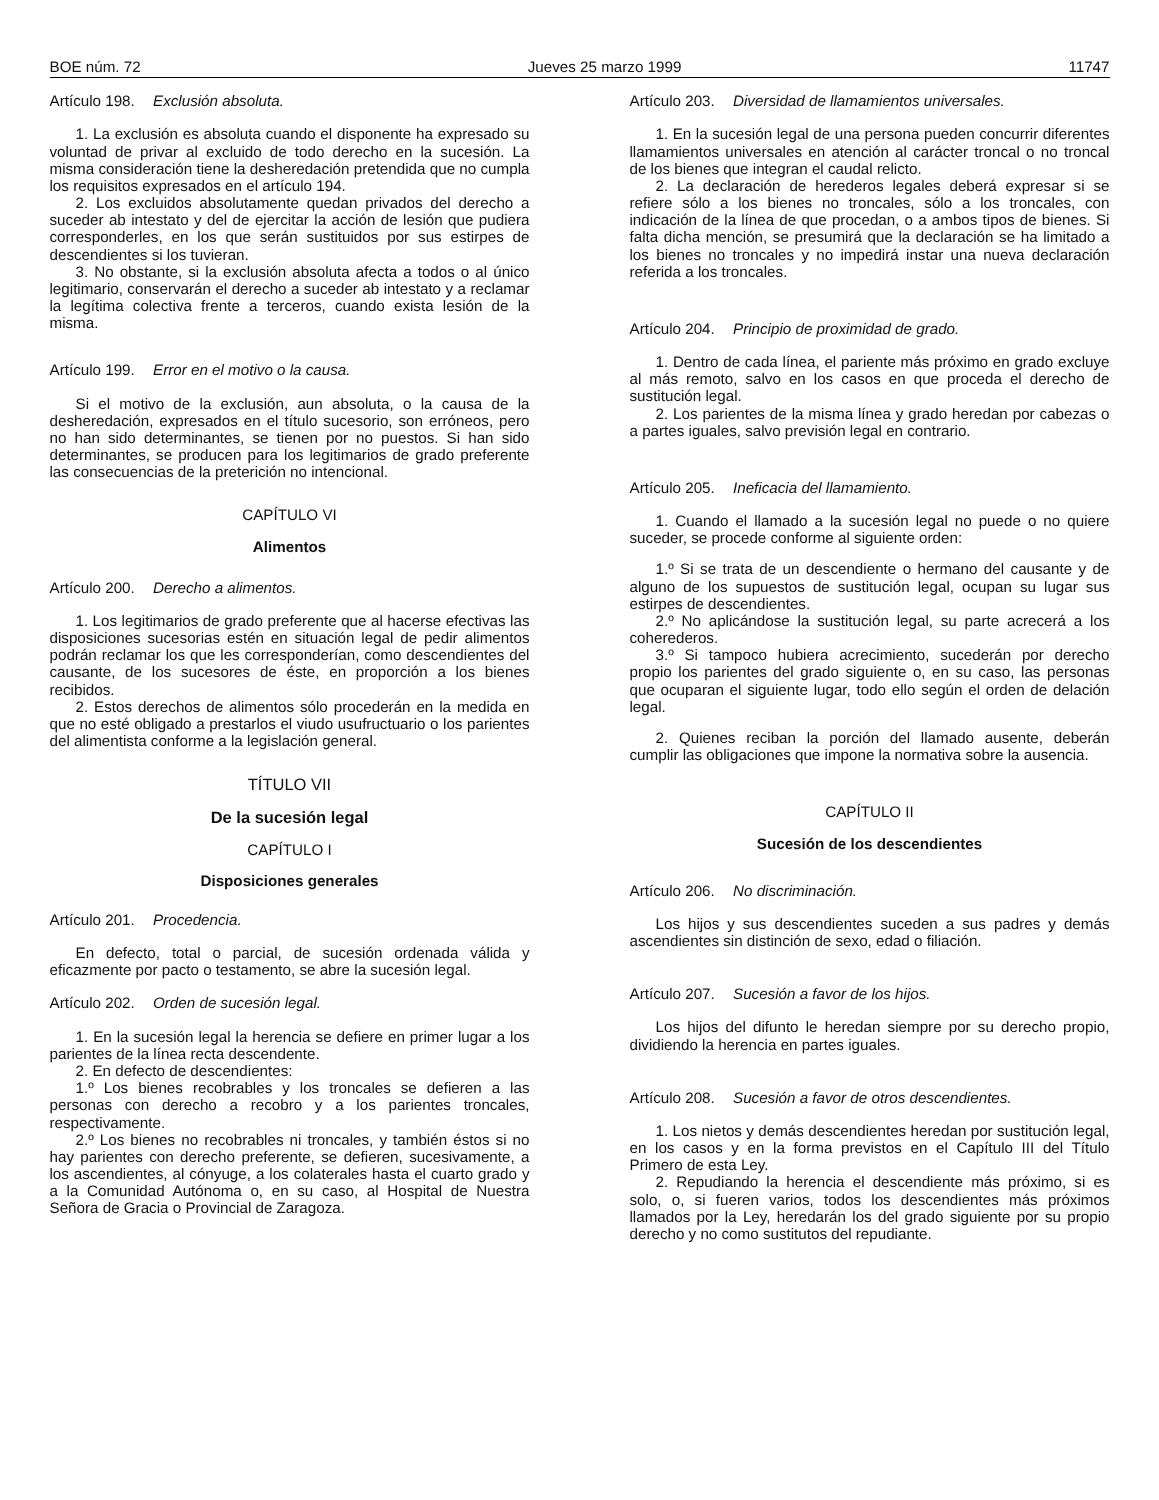BOE núm. 72 Jueves 25 marzo 1999 11747
Artículo 198. Exclusión absoluta.
1. La exclusión es absoluta cuando el disponente ha expresado su voluntad de privar al excluido de todo derecho en la sucesión. La misma consideración tiene la desheredación pretendida que no cumpla los requisitos expresados en el artículo 194.
2. Los excluidos absolutamente quedan privados del derecho a suceder ab intestato y del de ejercitar la acción de lesión que pudiera corresponderles, en los que serán sustituidos por sus estirpes de descendientes si los tuvieran.
3. No obstante, si la exclusión absoluta afecta a todos o al único legitimario, conservarán el derecho a suceder ab intestato y a reclamar la legítima colectiva frente a terceros, cuando exista lesión de la misma.
Artículo 199. Error en el motivo o la causa.
Si el motivo de la exclusión, aun absoluta, o la causa de la desheredación, expresados en el título sucesorio, son erróneos, pero no han sido determinantes, se tienen por no puestos. Si han sido determinantes, se producen para los legitimarios de grado preferente las consecuencias de la preterición no intencional.
CAPÍTULO VI
Alimentos
Artículo 200. Derecho a alimentos.
1. Los legitimarios de grado preferente que al hacerse efectivas las disposiciones sucesorias estén en situación legal de pedir alimentos podrán reclamar los que les corresponderían, como descendientes del causante, de los sucesores de éste, en proporción a los bienes recibidos.
2. Estos derechos de alimentos sólo procederán en la medida en que no esté obligado a prestarlos el viudo usufructuario o los parientes del alimentista conforme a la legislación general.
TÍTULO VII
De la sucesión legal
CAPÍTULO I
Disposiciones generales
Artículo 201. Procedencia.
En defecto, total o parcial, de sucesión ordenada válida y eficazmente por pacto o testamento, se abre la sucesión legal.
Artículo 202. Orden de sucesión legal.
1. En la sucesión legal la herencia se defiere en primer lugar a los parientes de la línea recta descendente.
2. En defecto de descendientes:
1.º Los bienes recobrables y los troncales se defieren a las personas con derecho a recobro y a los parientes troncales, respectivamente.
2.º Los bienes no recobrables ni troncales, y también éstos si no hay parientes con derecho preferente, se defieren, sucesivamente, a los ascendientes, al cónyuge, a los colaterales hasta el cuarto grado y a la Comunidad Autónoma o, en su caso, al Hospital de Nuestra Señora de Gracia o Provincial de Zaragoza.
Artículo 203. Diversidad de llamamientos universales.
1. En la sucesión legal de una persona pueden concurrir diferentes llamamientos universales en atención al carácter troncal o no troncal de los bienes que integran el caudal relicto.
2. La declaración de herederos legales deberá expresar si se refiere sólo a los bienes no troncales, sólo a los troncales, con indicación de la línea de que procedan, o a ambos tipos de bienes. Si falta dicha mención, se presumirá que la declaración se ha limitado a los bienes no troncales y no impedirá instar una nueva declaración referida a los troncales.
Artículo 204. Principio de proximidad de grado.
1. Dentro de cada línea, el pariente más próximo en grado excluye al más remoto, salvo en los casos en que proceda el derecho de sustitución legal.
2. Los parientes de la misma línea y grado heredan por cabezas o a partes iguales, salvo previsión legal en contrario.
Artículo 205. Ineficacia del llamamiento.
1. Cuando el llamado a la sucesión legal no puede o no quiere suceder, se procede conforme al siguiente orden:
1.º Si se trata de un descendiente o hermano del causante y de alguno de los supuestos de sustitución legal, ocupan su lugar sus estirpes de descendientes.
2.º No aplicándose la sustitución legal, su parte acrecerá a los coherederos.
3.º Si tampoco hubiera acrecimiento, sucederán por derecho propio los parientes del grado siguiente o, en su caso, las personas que ocuparan el siguiente lugar, todo ello según el orden de delación legal.
2. Quienes reciban la porción del llamado ausente, deberán cumplir las obligaciones que impone la normativa sobre la ausencia.
CAPÍTULO II
Sucesión de los descendientes
Artículo 206. No discriminación.
Los hijos y sus descendientes suceden a sus padres y demás ascendientes sin distinción de sexo, edad o filiación.
Artículo 207. Sucesión a favor de los hijos.
Los hijos del difunto le heredan siempre por su derecho propio, dividiendo la herencia en partes iguales.
Artículo 208. Sucesión a favor de otros descendientes.
1. Los nietos y demás descendientes heredan por sustitución legal, en los casos y en la forma previstos en el Capítulo III del Título Primero de esta Ley.
2. Repudiando la herencia el descendiente más próximo, si es solo, o, si fueren varios, todos los descendientes más próximos llamados por la Ley, heredarán los del grado siguiente por su propio derecho y no como sustitutos del repudiante.